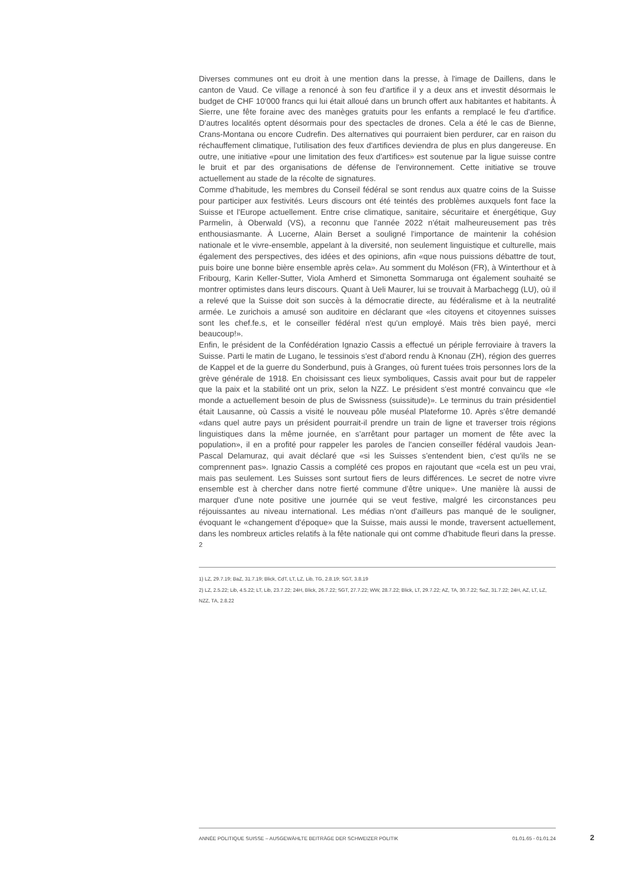Diverses communes ont eu droit à une mention dans la presse, à l'image de Daillens, dans le canton de Vaud. Ce village a renoncé à son feu d'artifice il y a deux ans et investit désormais le budget de CHF 10'000 francs qui lui était alloué dans un brunch offert aux habitantes et habitants. À Sierre, une fête foraine avec des manèges gratuits pour les enfants a remplacé le feu d'artifice. D'autres localités optent désormais pour des spectacles de drones. Cela a été le cas de Bienne, Crans-Montana ou encore Cudrefin. Des alternatives qui pourraient bien perdurer, car en raison du réchauffement climatique, l'utilisation des feux d'artifices deviendra de plus en plus dangereuse. En outre, une initiative «pour une limitation des feux d'artifices» est soutenue par la ligue suisse contre le bruit et par des organisations de défense de l'environnement. Cette initiative se trouve actuellement au stade de la récolte de signatures.
Comme d'habitude, les membres du Conseil fédéral se sont rendus aux quatre coins de la Suisse pour participer aux festivités. Leurs discours ont été teintés des problèmes auxquels font face la Suisse et l'Europe actuellement. Entre crise climatique, sanitaire, sécuritaire et énergétique, Guy Parmelin, à Oberwald (VS), a reconnu que l'année 2022 n'était malheureusement pas très enthousiasmante. À Lucerne, Alain Berset a souligné l'importance de maintenir la cohésion nationale et le vivre-ensemble, appelant à la diversité, non seulement linguistique et culturelle, mais également des perspectives, des idées et des opinions, afin «que nous puissions débattre de tout, puis boire une bonne bière ensemble après cela». Au somment du Moléson (FR), à Winterthour et à Fribourg, Karin Keller-Sutter, Viola Amherd et Simonetta Sommaruga ont également souhaité se montrer optimistes dans leurs discours. Quant à Ueli Maurer, lui se trouvait à Marbachegg (LU), où il a relevé que la Suisse doit son succès à la démocratie directe, au fédéralisme et à la neutralité armée. Le zurichois a amusé son auditoire en déclarant que «les citoyens et citoyennes suisses sont les chef.fe.s, et le conseiller fédéral n'est qu'un employé. Mais très bien payé, merci beaucoup!».
Enfin, le président de la Confédération Ignazio Cassis a effectué un périple ferroviaire à travers la Suisse. Parti le matin de Lugano, le tessinois s'est d'abord rendu à Knonau (ZH), région des guerres de Kappel et de la guerre du Sonderbund, puis à Granges, où furent tuées trois personnes lors de la grève générale de 1918. En choisissant ces lieux symboliques, Cassis avait pour but de rappeler que la paix et la stabilité ont un prix, selon la NZZ. Le président s'est montré convaincu que «le monde a actuellement besoin de plus de Swissness (suissitude)». Le terminus du train présidentiel était Lausanne, où Cassis a visité le nouveau pôle muséal Plateforme 10. Après s'être demandé «dans quel autre pays un président pourrait-il prendre un train de ligne et traverser trois régions linguistiques dans la même journée, en s’arrêtant pour partager un moment de fête avec la population», il en a profité pour rappeler les paroles de l'ancien conseiller fédéral vaudois Jean-Pascal Delamuraz, qui avait déclaré que «si les Suisses s'entendent bien, c'est qu'ils ne se comprennent pas». Ignazio Cassis a complété ces propos en rajoutant que «cela est un peu vrai, mais pas seulement. Les Suisses sont surtout fiers de leurs différences. Le secret de notre vivre ensemble est à chercher dans notre fierté commune d’être unique». Une manière là aussi de marquer d'une note positive une journée qui se veut festive, malgré les circonstances peu réjouissantes au niveau international. Les médias n'ont d'ailleurs pas manqué de le souligner, évoquant le «changement d'époque» que la Suisse, mais aussi le monde, traversent actuellement, dans les nombreux articles relatifs à la fête nationale qui ont comme d'habitude fleuri dans la presse. <sup>2</sup>
1) LZ, 29.7.19; BaZ, 31.7.19; Blick, CdT, LT, LZ, Lib, TG, 2.8.19; SGT, 3.8.19
2) LZ, 2.5.22; Lib, 4.5.22; LT, Lib, 23.7.22; 24H, Blick, 26.7.22; SGT, 27.7.22; WW, 28.7.22; Blick, LT, 29.7.22; AZ, TA, 30.7.22; SoZ, 31.7.22; 24H, AZ, LT, LZ, NZZ, TA, 2.8.22
ANNÉE POLITIQUE SUISSE – AUSGEWÄHLTE BEITRÄGE DER SCHWEIZER POLITIK 01.01.65 - 01.01.24
2